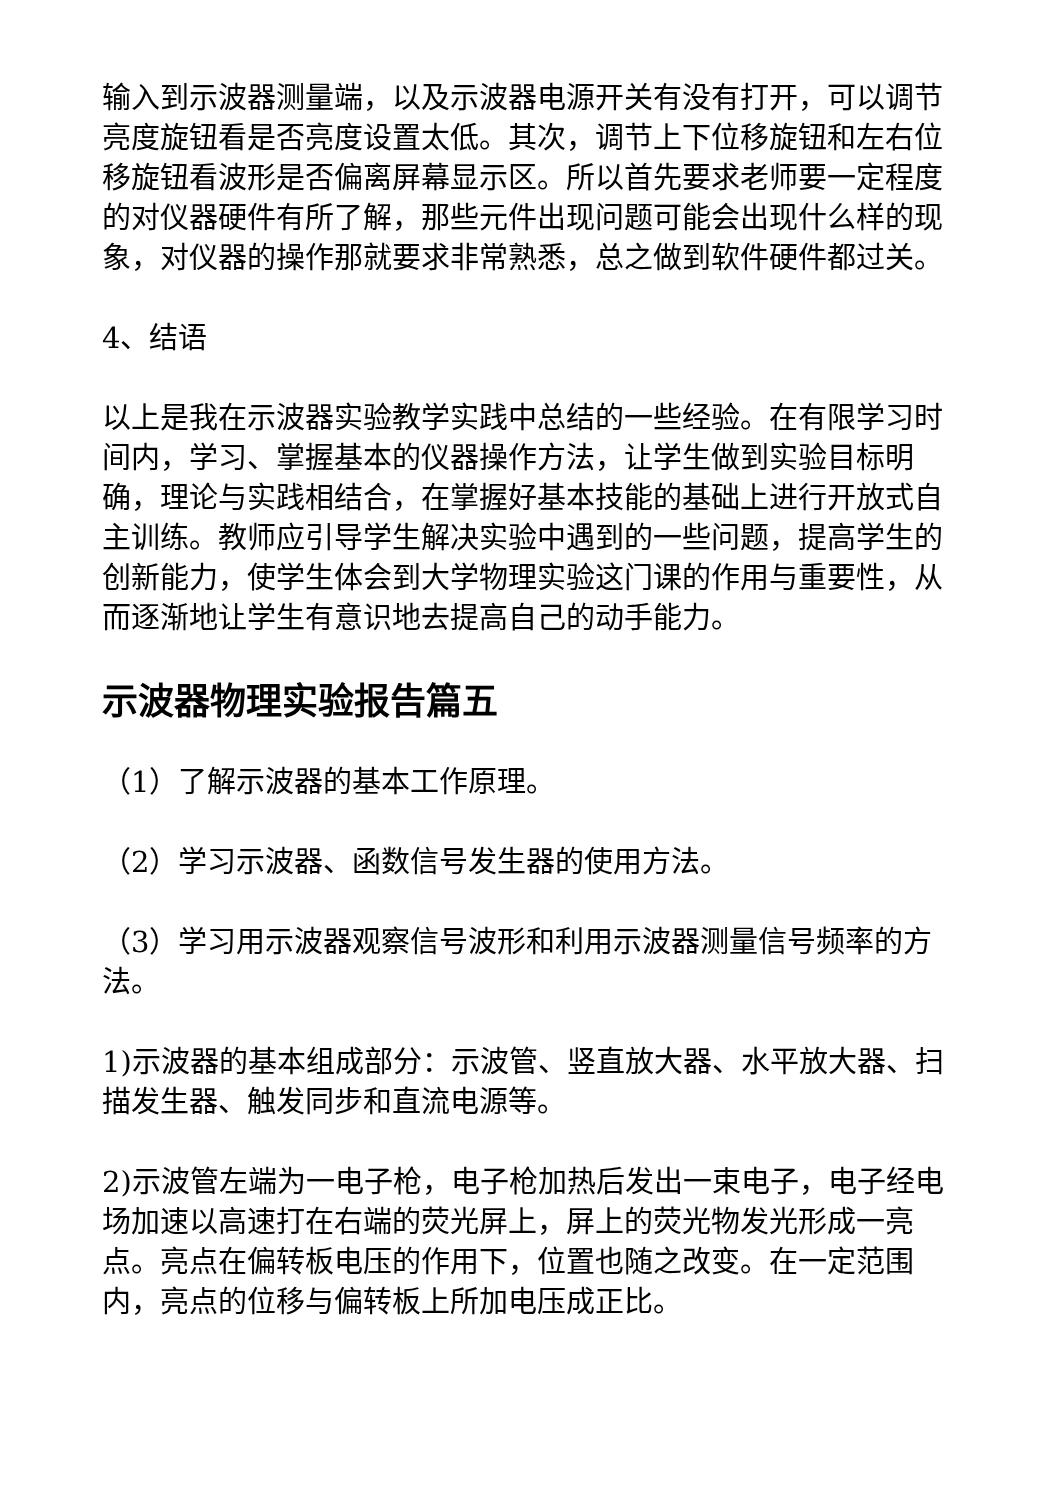输入到示波器测量端，以及示波器电源开关有没有打开，可以调节亮度旋钮看是否亮度设置太低。其次，调节上下位移旋钮和左右位移旋钮看波形是否偏离屏幕显示区。所以首先要求老师要一定程度的对仪器硬件有所了解，那些元件出现问题可能会出现什么样的现象，对仪器的操作那就要求非常熟悉，总之做到软件硬件都过关。
4、结语
以上是我在示波器实验教学实践中总结的一些经验。在有限学习时间内，学习、掌握基本的仪器操作方法，让学生做到实验目标明确，理论与实践相结合，在掌握好基本技能的基础上进行开放式自主训练。教师应引导学生解决实验中遇到的一些问题，提高学生的创新能力，使学生体会到大学物理实验这门课的作用与重要性，从而逐渐地让学生有意识地去提高自己的动手能力。
示波器物理实验报告篇五
（1）了解示波器的基本工作原理。
（2）学习示波器、函数信号发生器的使用方法。
（3）学习用示波器观察信号波形和利用示波器测量信号频率的方法。
1)示波器的基本组成部分：示波管、竖直放大器、水平放大器、扫描发生器、触发同步和直流电源等。
2)示波管左端为一电子枪，电子枪加热后发出一束电子，电子经电场加速以高速打在右端的荧光屏上，屏上的荧光物发光形成一亮点。亮点在偏转板电压的作用下，位置也随之改变。在一定范围内，亮点的位移与偏转板上所加电压成正比。